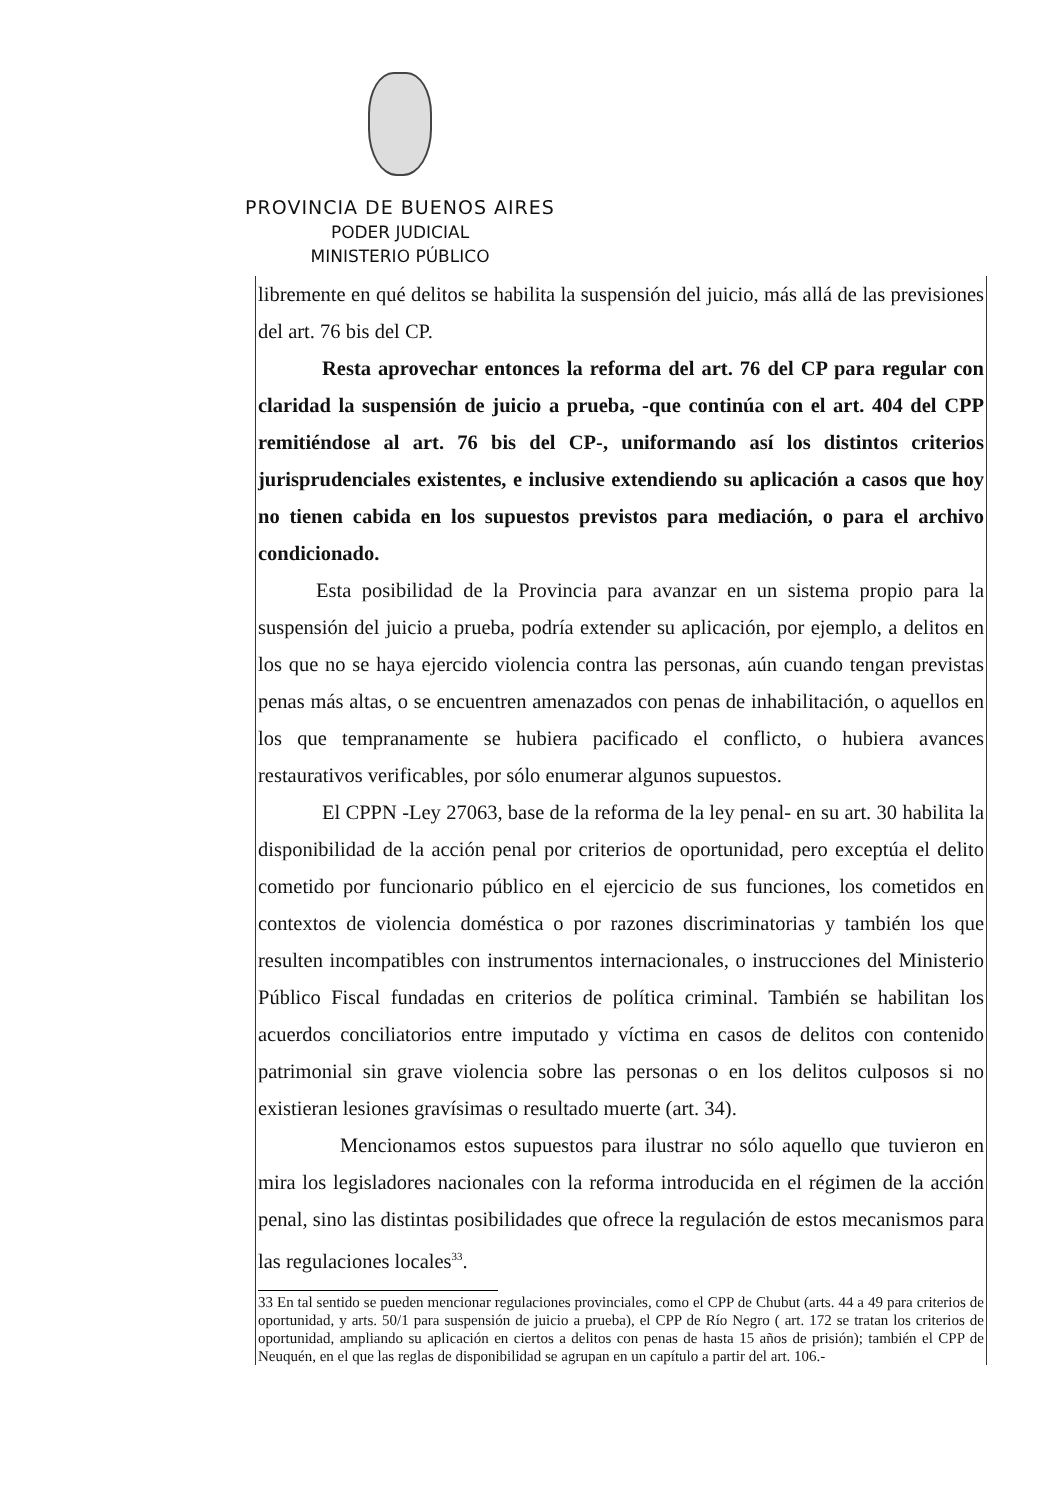PROVINCIA DE BUENOS AIRES
PODER JUDICIAL
MINISTERIO PÚBLICO
libremente en qué delitos se habilita la suspensión del juicio, más allá de las previsiones del art. 76 bis del CP.
Resta aprovechar entonces la reforma del art. 76 del CP para regular con claridad la suspensión de juicio a prueba, -que continúa con el art. 404 del CPP remitiéndose al art. 76 bis del CP-, uniformando así los distintos criterios jurisprudenciales existentes, e inclusive extendiendo su aplicación a casos que hoy no tienen cabida en los supuestos previstos para mediación, o para el archivo condicionado.
Esta posibilidad de la Provincia para avanzar en un sistema propio para la suspensión del juicio a prueba, podría extender su aplicación, por ejemplo, a delitos en los que no se haya ejercido violencia contra las personas, aún cuando tengan previstas penas más altas, o se encuentren amenazados con penas de inhabilitación, o aquellos en los que tempranamente se hubiera pacificado el conflicto, o hubiera avances restaurativos verificables, por sólo enumerar algunos supuestos.
El CPPN -Ley 27063, base de la reforma de la ley penal- en su art. 30 habilita la disponibilidad de la acción penal por criterios de oportunidad, pero exceptúa el delito cometido por funcionario público en el ejercicio de sus funciones, los cometidos en contextos de violencia doméstica o por razones discriminatorias y también los que resulten incompatibles con instrumentos internacionales, o instrucciones del Ministerio Público Fiscal fundadas en criterios de política criminal. También se habilitan los acuerdos conciliatorios entre imputado y víctima en casos de delitos con contenido patrimonial sin grave violencia sobre las personas o en los delitos culposos si no existieran lesiones gravísimas o resultado muerte (art. 34).
Mencionamos estos supuestos para ilustrar no sólo aquello que tuvieron en mira los legisladores nacionales con la reforma introducida en el régimen de la acción penal, sino las distintas posibilidades que ofrece la regulación de estos mecanismos para las regulaciones locales<sup>33</sup>.
33 En tal sentido se pueden mencionar regulaciones provinciales, como el CPP de Chubut (arts. 44 a 49 para criterios de oportunidad, y arts. 50/1 para suspensión de juicio a prueba), el CPP de Río Negro ( art. 172 se tratan los criterios de oportunidad, ampliando su aplicación en ciertos a delitos con penas de hasta 15 años de prisión); también el CPP de Neuquén, en el que las reglas de disponibilidad se agrupan en un capítulo a partir del art. 106.-